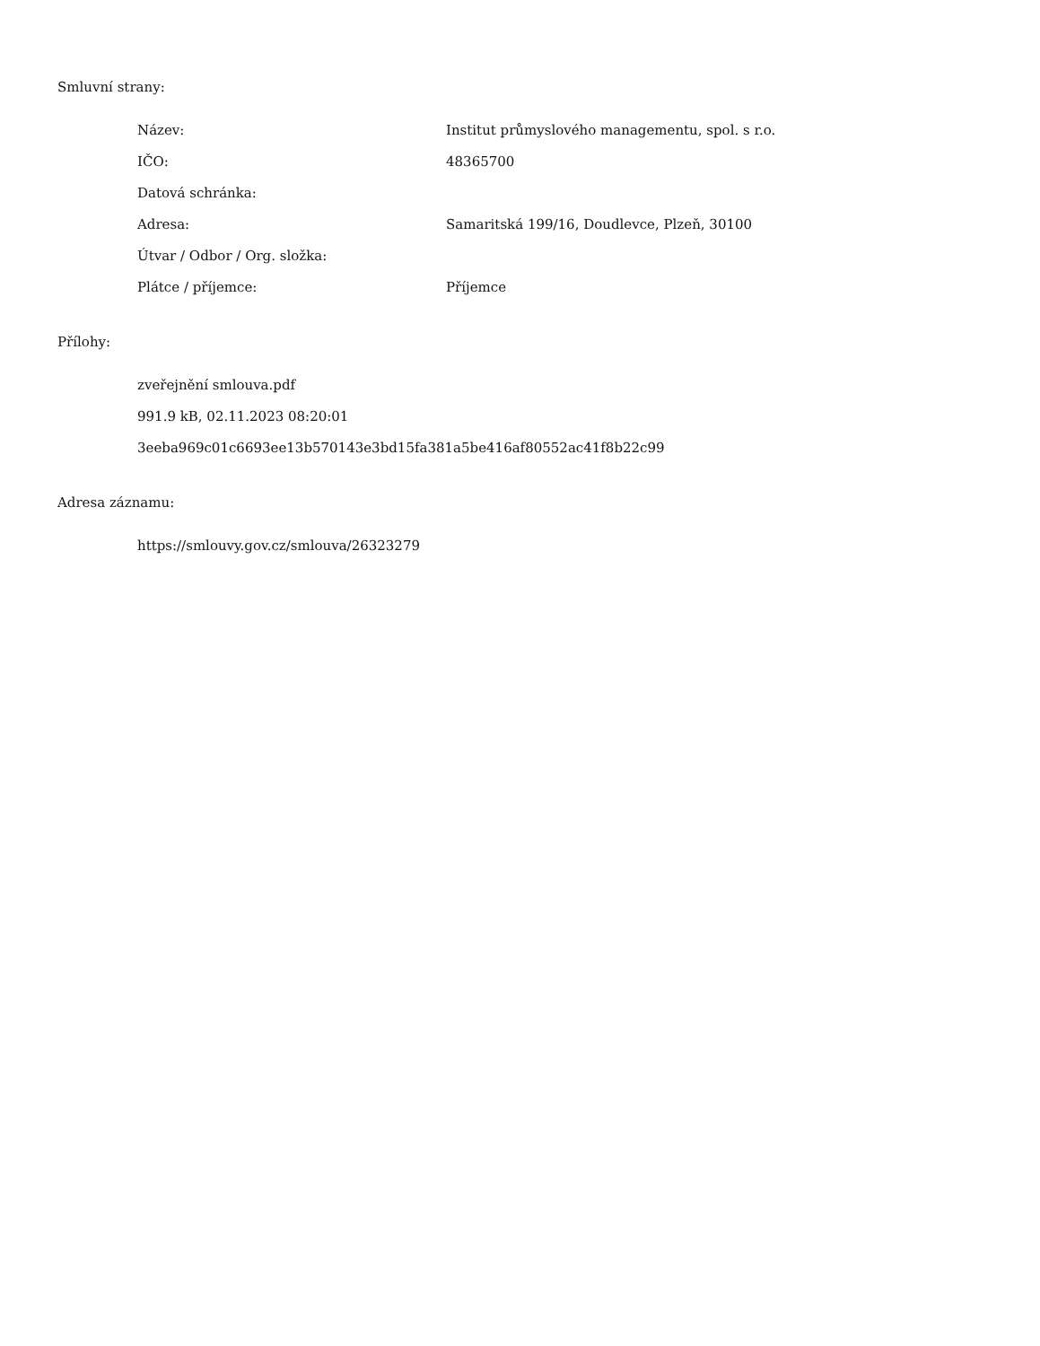Smluvní strany:
| Název: | Institut průmyslového managementu, spol. s r.o. |
| IČO: | 48365700 |
| Datová schránka: | |
| Adresa: | Samaritská 199/16, Doudlevce, Plzeň, 30100 |
| Útvar / Odbor / Org. složka: | |
| Plátce / příjemce: | Příjemce |
Přílohy:
zveřejnění smlouva.pdf
991.9 kB, 02.11.2023 08:20:01
3eeba969c01c6693ee13b570143e3bd15fa381a5be416af80552ac41f8b22c99
Adresa záznamu:
https://smlouvy.gov.cz/smlouva/26323279